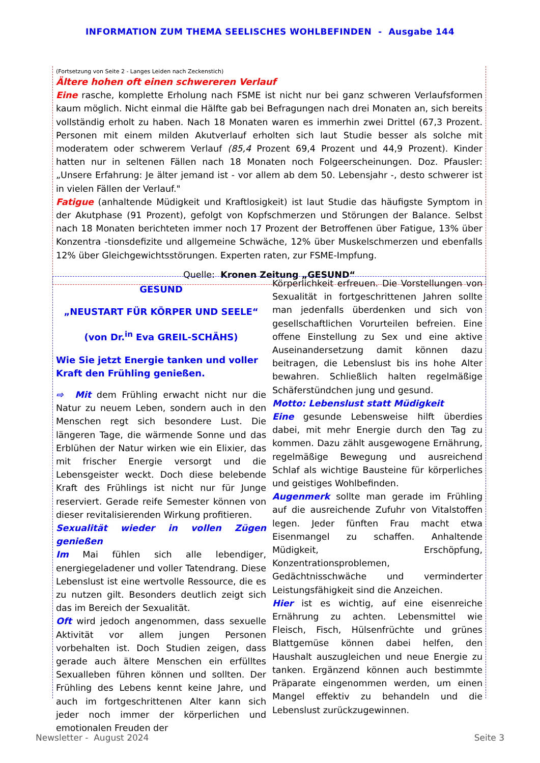INFORMATION ZUM THEMA SEELISCHES WOHLBEFINDEN - Ausgabe 144
(Fortsetzung von Seite 2 - Langes Leiden nach Zeckenstich)
Ältere hohen oft einen schwereren Verlauf
Eine rasche, komplette Erholung nach FSME ist nicht nur bei ganz schweren Verlaufsformen kaum möglich. Nicht einmal die Hälfte gab bei Befragungen nach drei Monaten an, sich bereits vollständig erholt zu haben. Nach 18 Monaten waren es immerhin zwei Drittel (67,3 Prozent. Personen mit einem milden Akutverlauf erholten sich laut Studie besser als solche mit moderatem oder schwerem Verlauf (85,4 Prozent 69,4 Prozent und 44,9 Prozent). Kinder hatten nur in seltenen Fällen nach 18 Monaten noch Folgeerscheinungen. Doz. Pfausler: „Unsere Erfahrung: Je älter jemand ist - vor allem ab dem 50. Lebensjahr -, desto schwerer ist in vielen Fällen der Verlauf."
Fatigue (anhaltende Müdigkeit und Kraftlosigkeit) ist laut Studie das häufigste Symptom in der Akutphase (91 Prozent), gefolgt von Kopfschmerzen und Störungen der Balance. Selbst nach 18 Monaten berichteten immer noch 17 Prozent der Betroffenen über Fatigue, 13% über Konzentra -tionsdefizite und allgemeine Schwäche, 12% über Muskelschmerzen und ebenfalls 12% über Gleichgewichtsstörungen. Experten raten, zur FSME-Impfung.
Quelle: Kronen Zeitung „GESUND“
GESUND
„NEUSTART FÜR KÖRPER UND SEELE“
(von Dr.<sup>in</sup> Eva GREIL-SCHÄHS)
Wie Sie jetzt Energie tanken und voller Kraft den Frühling genießen.
⇨ Mit dem Frühling erwacht nicht nur die Natur zu neuem Leben, sondern auch in den Menschen regt sich besondere Lust. Die längeren Tage, die wärmende Sonne und das Erblühen der Natur wirken wie ein Elixier, das mit frischer Energie versorgt und die Lebensgeister weckt. Doch diese belebende Kraft des Frühlings ist nicht nur für Junge reserviert. Gerade reife Semester können von dieser revitalisierenden Wirkung profitieren.
Sexualität wieder in vollen Zügen genießen
Im Mai fühlen sich alle lebendiger, energiegeladener und voller Tatendrang. Diese Lebenslust ist eine wertvolle Ressource, die es zu nutzen gilt. Besonders deutlich zeigt sich das im Bereich der Sexualität.
Oft wird jedoch angenommen, dass sexuelle Aktivität vor allem jungen Personen vorbehalten ist. Doch Studien zeigen, dass gerade auch ältere Menschen ein erfülltes Sexualleben führen können und sollten. Der Frühling des Lebens kennt keine Jahre, und auch im fortgeschrittenen Alter kann sich jeder noch immer der körperlichen und emotionalen Freuden der
Körperlichkeit erfreuen. Die Vorstellungen von Sexualität in fortgeschrittenen Jahren sollte man jedenfalls überdenken und sich von gesellschaftlichen Vorurteilen befreien. Eine offene Einstellung zu Sex und eine aktive Auseinandersetzung damit können dazu beitragen, die Lebenslust bis ins hohe Alter bewahren. Schließlich halten regelmäßige Schäferstündchen jung und gesund.
Motto: Lebenslust statt Müdigkeit
Eine gesunde Lebensweise hilft überdies dabei, mit mehr Energie durch den Tag zu kommen. Dazu zählt ausgewogene Ernährung, regelmäßige Bewegung und ausreichend Schlaf als wichtige Bausteine für körperliches und geistiges Wohlbefinden.
Augenmerk sollte man gerade im Frühling auf die ausreichende Zufuhr von Vitalstoffen legen. Jeder fünften Frau macht etwa Eisenmangel zu schaffen. Anhaltende Müdigkeit, Erschöpfung, Konzentrationsproblemen, Gedächtnisschwäche und verminderter Leistungsfähigkeit sind die Anzeichen.
Hier ist es wichtig, auf eine eisenreiche Ernährung zu achten. Lebensmittel wie Fleisch, Fisch, Hülsenfrüchte und grünes Blattgemüse können dabei helfen, den Haushalt auszugleichen und neue Energie zu tanken. Ergänzend können auch bestimmte Präparate eingenommen werden, um einen Mangel effektiv zu behandeln und die Lebenslust zurückzugewinnen.
Newsletter - August 2024 Seite 3